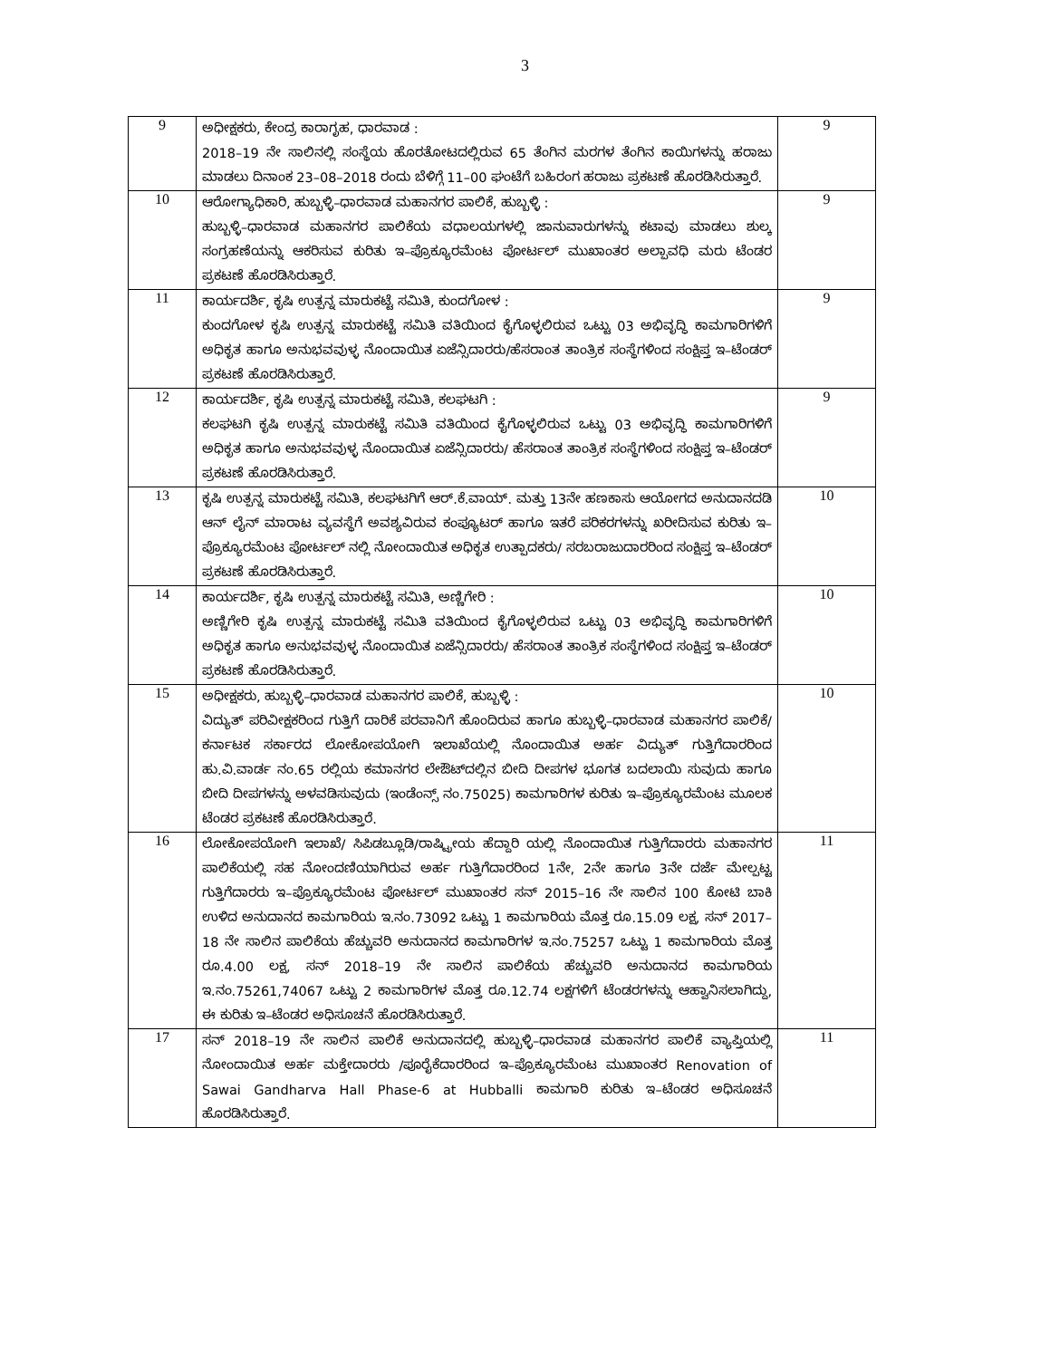3
| 9 | ಅಧೀಕ್ಷಕರು, ಕೇಂದ್ರ ಕಾರಾಗೃಹ, ಧಾರವಾಡ : 2018–19 ನೇ ಸಾಲಿನಲ್ಲಿ ಸಂಸ್ಥೆಯ ಹೊರತೋಟದಲ್ಲಿರುವ 65 ತೆಂಗಿನ ಮರಗಳ ತೆಂಗಿನ ಕಾಯಿಗಳನ್ನು ಹರಾಜು ಮಾಡಲು ದಿನಾಂಕ 23–08–2018 ರಂದು ಬೆಳಿಗ್ಗೆ 11–00 ಘಂಟೆಗೆ ಬಹಿರಂಗ ಹರಾಜು ಪ್ರಕಟಣೆ ಹೊರಡಿಸಿರುತ್ತಾರೆ. | 9 |
| 10 | ಆರೋಗ್ಯಾಧಿಕಾರಿ, ಹುಬ್ಬಳ್ಳಿ–ಧಾರವಾಡ ಮಹಾನಗರ ಪಾಲಿಕೆ, ಹುಬ್ಬಳ್ಳಿ : ಹುಬ್ಬಳ್ಳಿ–ಧಾರವಾಡ ಮಹಾನಗರ ಪಾಲಿಕೆಯ ವಧಾಲಯಗಳಲ್ಲಿ ಜಾನುವಾರುಗಳನ್ನು ಕಟಾವು ಮಾಡಲು ಶುಲ್ಕ ಸಂಗ್ರಹಣೆಯನ್ನು ಆಕರಿಸುವ ಕುರಿತು ಇ–ಪ್ರೊಕ್ಯೂರಮೆಂಟ ಪೋರ್ಟಲ್ ಮುಖಾಂತರ ಅಲ್ಪಾವಧಿ ಮರು ಟೆಂಡರ ಪ್ರಕಟಣೆ ಹೊರಡಿಸಿರುತ್ತಾರೆ. | 9 |
| 11 | ಕಾರ್ಯದರ್ಶಿ, ಕೃಷಿ ಉತ್ಪನ್ನ ಮಾರುಕಟ್ಟೆ ಸಮಿತಿ, ಕುಂದಗೋಳ : ಕುಂದಗೋಳ ಕೃಷಿ ಉತ್ಪನ್ನ ಮಾರುಕಟ್ಟೆ ಸಮಿತಿ ವತಿಯಿಂದ ಕೈಗೊಳ್ಳಲಿರುವ ಒಟ್ಟು 03 ಅಭಿವೃದ್ಧಿ ಕಾಮಗಾರಿಗಳಿಗೆ ಅಧಿಕೃತ ಹಾಗೂ ಅನುಭವವುಳ್ಳ ನೊಂದಾಯಿತ ಏಜೆನ್ಸಿದಾರರು/ಹೆಸರಾಂತ ತಾಂತ್ರಿಕ ಸಂಸ್ಥೆಗಳಿಂದ ಸಂಕ್ಷಿಪ್ತ ಇ–ಟೆಂಡರ್ ಪ್ರಕಟಣೆ ಹೊರಡಿಸಿರುತ್ತಾರೆ. | 9 |
| 12 | ಕಾರ್ಯದರ್ಶಿ, ಕೃಷಿ ಉತ್ಪನ್ನ ಮಾರುಕಟ್ಟೆ ಸಮಿತಿ, ಕಲಘಟಗಿ : ಕಲಘಟಗಿ ಕೃಷಿ ಉತ್ಪನ್ನ ಮಾರುಕಟ್ಟೆ ಸಮಿತಿ ವತಿಯಿಂದ ಕೈಗೊಳ್ಳಲಿರುವ ಒಟ್ಟು 03 ಅಭಿವೃದ್ಧಿ ಕಾಮಗಾರಿಗಳಿಗೆ ಅಧಿಕೃತ ಹಾಗೂ ಅನುಭವವುಳ್ಳ ನೊಂದಾಯಿತ ಏಜೆನ್ಸಿದಾರರು/ ಹೆಸರಾಂತ ತಾಂತ್ರಿಕ ಸಂಸ್ಥೆಗಳಿಂದ ಸಂಕ್ಷಿಪ್ತ ಇ–ಟೆಂಡರ್ ಪ್ರಕಟಣೆ ಹೊರಡಿಸಿರುತ್ತಾರೆ. | 9 |
| 13 | ಕೃಷಿ ಉತ್ಪನ್ನ ಮಾರುಕಟ್ಟೆ ಸಮಿತಿ, ಕಲಘಟಗಿಗೆ ಆರ್.ಕೆ.ವಾಯ್. ಮತ್ತು 13ನೇ ಹಣಕಾಸು ಆಯೋಗದ ಅನುದಾನದಡಿ ಆನ್ ಲೈನ್ ಮಾರಾಟ ವ್ಯವಸ್ಥೆಗೆ ಅವಶ್ಯವಿರುವ ಕಂಪ್ಯೂಟರ್ ಹಾಗೂ ಇತರೆ ಪರಿಕರಗಳನ್ನು ಖರೀದಿಸುವ ಕುರಿತು ಇ–ಪ್ರೊಕ್ಯೂರಮೆಂಟ ಪೋರ್ಟಲ್ ನಲ್ಲಿ ನೋಂದಾಯಿತ ಅಧಿಕೃತ ಉತ್ಪಾದಕರು/ ಸರಬರಾಜುದಾರರಿಂದ ಸಂಕ್ಷಿಪ್ತ ಇ–ಟೆಂಡರ್ ಪ್ರಕಟಣೆ ಹೊರಡಿಸಿರುತ್ತಾರೆ. | 10 |
| 14 | ಕಾರ್ಯದರ್ಶಿ, ಕೃಷಿ ಉತ್ಪನ್ನ ಮಾರುಕಟ್ಟೆ ಸಮಿತಿ, ಅಣ್ಣಿಗೇರಿ : ಅಣ್ಣಿಗೇರಿ ಕೃಷಿ ಉತ್ಪನ್ನ ಮಾರುಕಟ್ಟೆ ಸಮಿತಿ ವತಿಯಿಂದ ಕೈಗೊಳ್ಳಲಿರುವ ಒಟ್ಟು 03 ಅಭಿವೃದ್ಧಿ ಕಾಮಗಾರಿಗಳಿಗೆ ಅಧಿಕೃತ ಹಾಗೂ ಅನುಭವವುಳ್ಳ ನೊಂದಾಯಿತ ಏಜೆನ್ಸಿದಾರರು/ ಹೆಸರಾಂತ ತಾಂತ್ರಿಕ ಸಂಸ್ಥೆಗಳಿಂದ ಸಂಕ್ಷಿಪ್ತ ಇ–ಟೆಂಡರ್ ಪ್ರಕಟಣೆ ಹೊರಡಿಸಿರುತ್ತಾರೆ. | 10 |
| 15 | ಅಧೀಕ್ಷಕರು, ಹುಬ್ಬಳ್ಳಿ–ಧಾರವಾಡ ಮಹಾನಗರ ಪಾಲಿಕೆ, ಹುಬ್ಬಳ್ಳಿ : ವಿದ್ಯುತ್ ಪರಿವೀಕ್ಷಕರಿಂದ ಗುತ್ತಿಗೆ ದಾರಿಕೆ ಪರವಾನಿಗೆ ಹೊಂದಿರುವ ಹಾಗೂ ಹುಬ್ಬಳ್ಳಿ–ಧಾರವಾಡ ಮಹಾನಗರ ಪಾಲಿಕೆ/ ಕರ್ನಾಟಕ ಸರ್ಕಾರದ ಲೋಕೋಪಯೋಗಿ ಇಲಾಖೆಯಲ್ಲಿ ನೊಂದಾಯಿತ ಅರ್ಹ ವಿದ್ಯುತ್ ಗುತ್ತಿಗೆದಾರರಿಂದ ಹು.ವಿ.ವಾರ್ಡ ನಂ.65 ರಲ್ಲಿಯ ಕಮಾನಗರ ಲೇಔಟ್‍ದಲ್ಲಿನ ಬೀದಿ ದೀಪಗಳ ಭೂಗತ ಬದಲಾಯಿ ಸುವುದು ಹಾಗೂ ಬೀದಿ ದೀಪಗಳನ್ನು ಅಳವಡಿಸುವುದು (ಇಂಡೆಂನ್ಸ್ ನಂ.75025) ಕಾಮಗಾರಿಗಳ ಕುರಿತು ಇ–ಪ್ರೊಕ್ಯೂರಮೆಂಟ ಮೂಲಕ ಟೆಂಡರ ಪ್ರಕಟಣೆ ಹೊರಡಿಸಿರುತ್ತಾರೆ. | 10 |
| 16 | ಲೋಕೋಪಯೋಗಿ ಇಲಾಖೆ/ ಸಿಪಿಡಬ್ಲೂಡಿ/ರಾಷ್ಟ್ರೀಯ ಹೆದ್ದಾರಿ ಯಲ್ಲಿ ನೊಂದಾಯಿತ ಗುತ್ತಿಗೆದಾರರು ಮಹಾನಗರ ಪಾಲಿಕೆಯಲ್ಲಿ ಸಹ ನೋಂದಣಿಯಾಗಿರುವ ಅರ್ಹ ಗುತ್ತಿಗೆದಾರರಿಂದ 1ನೇ, 2ನೇ ಹಾಗೂ 3ನೇ ದರ್ಜೆ ಮೇಲ್ಪಟ್ಟ ಗುತ್ತಿಗೆದಾರರು ಇ–ಪ್ರೊಕ್ಯೂರಮೆಂಟ ಪೋರ್ಟಲ್ ಮುಖಾಂತರ ಸನ್ 2015–16 ನೇ ಸಾಲಿನ 100 ಕೋಟಿ ಬಾಕಿ ಉಳಿದ ಅನುದಾನದ ಕಾಮಗಾರಿಯ ಇ.ನಂ.73092 ಒಟ್ಟು 1 ಕಾಮಗಾರಿಯ ಮೊತ್ತ ರೂ.15.09 ಲಕ್ಷ, ಸನ್ 2017–18 ನೇ ಸಾಲಿನ ಪಾಲಿಕೆಯ ಹೆಚ್ಚುವರಿ ಅನುದಾನದ ಕಾಮಗಾರಿಗಳ ಇ.ನಂ.75257 ಒಟ್ಟು 1 ಕಾಮಗಾರಿಯ ಮೊತ್ತ ರೂ.4.00 ಲಕ್ಷ, ಸನ್ 2018–19 ನೇ ಸಾಲಿನ ಪಾಲಿಕೆಯ ಹೆಚ್ಚುವರಿ ಅನುದಾನದ ಕಾಮಗಾರಿಯ ಇ.ನಂ.75261,74067 ಒಟ್ಟು 2 ಕಾಮಗಾರಿಗಳ ಮೊತ್ತ ರೂ.12.74 ಲಕ್ಷಗಳಿಗೆ ಟೆಂಡರಗಳನ್ನು ಆಹ್ವಾನಿಸಲಾಗಿದ್ದು, ಈ ಕುರಿತು ಇ–ಟೆಂಡರ ಅಧಿಸೂಚನೆ ಹೊರಡಿಸಿರುತ್ತಾರೆ. | 11 |
| 17 | ಸನ್ 2018–19 ನೇ ಸಾಲಿನ ಪಾಲಿಕೆ ಅನುದಾನದಲ್ಲಿ ಹುಬ್ಬಳ್ಳಿ–ಧಾರವಾಡ ಮಹಾನಗರ ಪಾಲಿಕೆ ವ್ಯಾಪ್ತಿಯಲ್ಲಿ ನೋಂದಾಯಿತ ಅರ್ಹ ಮಕ್ತೇದಾರರು /ಪೂರೈಕೆದಾರರಿಂದ ಇ–ಪ್ರೊಕ್ಯೂರಮೆಂಟ ಮುಖಾಂತರ Renovation of Sawai Gandharva Hall Phase-6 at Hubballi ಕಾಮಗಾರಿ ಕುರಿತು ಇ–ಟೆಂಡರ ಅಧಿಸೂಚನೆ ಹೊರಡಿಸಿರುತ್ತಾರೆ. | 11 |